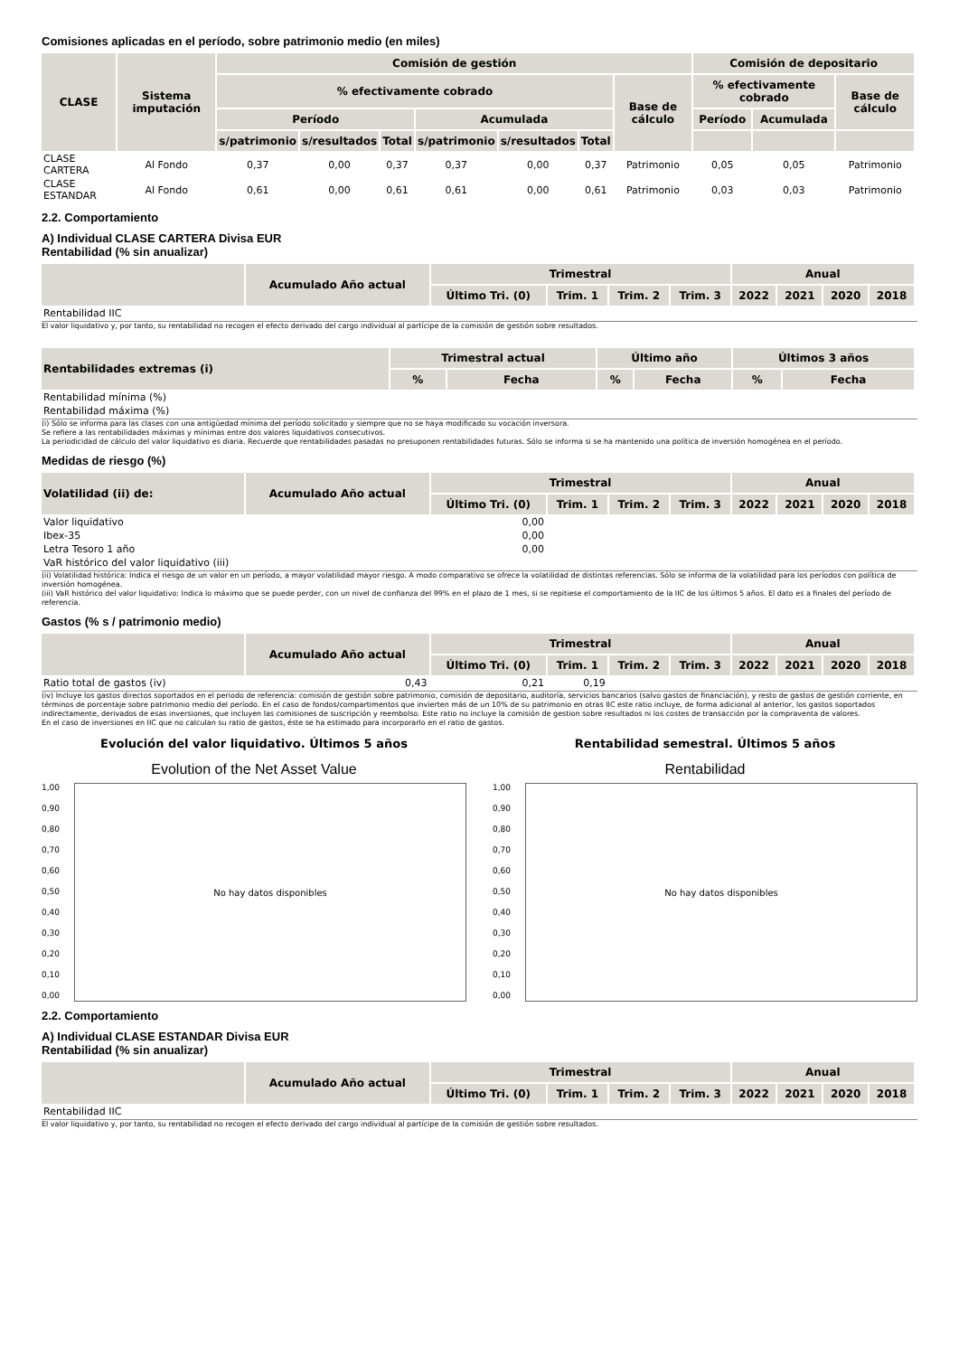Comisiones aplicadas en el período, sobre patrimonio medio (en miles)
| CLASE | Sistema imputación | Comisión de gestión | | | | | | | Comisión de depositario | | |
| --- | --- | --- | --- | --- | --- | --- | --- | --- | --- | --- | --- |
| | | % efectivamente cobrado | | | | | | Base de cálculo | % efectivamente cobrado | | Base de cálculo |
| | | Período | | | Acumulada | | | | Período | Acumulada | |
| | | s/patrimonio | s/resultados | Total | s/patrimonio | s/resultados | Total | | | | |
| CLASE CARTERA | Al Fondo | 0,37 | 0,00 | 0,37 | 0,37 | 0,00 | 0,37 | Patrimonio | 0,05 | 0,05 | Patrimonio |
| CLASE ESTANDAR | Al Fondo | 0,61 | 0,00 | 0,61 | 0,61 | 0,00 | 0,61 | Patrimonio | 0,03 | 0,03 | Patrimonio |
2.2. Comportamiento
A) Individual CLASE CARTERA Divisa EUR
Rentabilidad (% sin anualizar)
| | Acumulado Año actual | Trimestral | | | | Anual | | | |
| --- | --- | --- | --- | --- | --- | --- | --- | --- | --- |
| | | Último Tri. (0) | Trim. 1 | Trim. 2 | Trim. 3 | 2022 | 2021 | 2020 | 2018 |
| Rentabilidad IIC | | | | | | | | | |
El valor liquidativo y, por tanto, su rentabilidad no recogen el efecto derivado del cargo individual al partícipe de la comisión de gestión sobre resultados.
| Rentabilidades extremas (i) | Trimestral actual | | Último año | | Últimos 3 años | |
| --- | --- | --- | --- | --- | --- | --- |
| | % | Fecha | % | Fecha | % | Fecha |
| Rentabilidad mínima (%) | | | | | | |
| Rentabilidad máxima (%) | | | | | | |
(i) Sólo se informa para las clases con una antigüedad mínima del período solicitado y siempre que no se haya modificado su vocación inversora.
Se refiere a las rentabilidades máximas y mínimas entre dos valores liquidativos consecutivos.
La periodicidad de cálculo del valor liquidativo es diaria. Recuerde que rentabilidades pasadas no presuponen rentabilidades futuras. Sólo se informa si se ha mantenido una política de inversión homogénea en el período.
Medidas de riesgo (%)
| Volatilidad (ii) de: | Acumulado Año actual | Trimestral | | | | Anual | | | |
| --- | --- | --- | --- | --- | --- | --- | --- | --- | --- |
| | | Último Tri. (0) | Trim. 1 | Trim. 2 | Trim. 3 | 2022 | 2021 | 2020 | 2018 |
| Valor liquidativo | | 0,00 | | | | | | | |
| Ibex-35 | | 0,00 | | | | | | | |
| Letra Tesoro 1 año | | 0,00 | | | | | | | |
| VaR histórico del valor liquidativo (iii) | | | | | | | | | |
(ii) Volatilidad histórica: Indica el riesgo de un valor en un período, a mayor volatilidad mayor riesgo. A modo comparativo se ofrece la volatilidad de distintas referencias. Sólo se informa de la volatilidad para los períodos con política de inversión homogénea.
(iii) VaR histórico del valor liquidativo: Indica lo máximo que se puede perder, con un nivel de confianza del 99% en el plazo de 1 mes, si se repitiese el comportamiento de la IIC de los últimos 5 años. El dato es a finales del período de referencia.
Gastos (% s / patrimonio medio)
| | Acumulado Año actual | Trimestral | | | | Anual | | | |
| --- | --- | --- | --- | --- | --- | --- | --- | --- | --- |
| | | Último Tri. (0) | Trim. 1 | Trim. 2 | Trim. 3 | 2022 | 2021 | 2020 | 2018 |
| Ratio total de gastos (iv) | 0,43 | 0,21 | 0,19 | | | | | | |
(iv) Incluye los gastos directos soportados en el periodo de referencia: comisión de gestión sobre patrimonio, comisión de depositario, auditoría, servicios bancarios (salvo gastos de financiación), y resto de gastos de gestión corriente, en términos de porcentaje sobre patrimonio medio del período. En el caso de fondos/compartimentos que invierten más de un 10% de su patrimonio en otras IIC este ratio incluye, de forma adicional al anterior, los gastos soportados indirectamente, derivados de esas inversiones, que incluyen las comisiones de suscripción y reembolso. Este ratio no incluye la comisión de gestion sobre resultados ni los costes de transacción por la compraventa de valores.
En el caso de inversiones en IIC que no calculan su ratio de gastos, éste se ha estimado para incorporarlo en el ratio de gastos.
Evolución del valor liquidativo. Últimos 5 años
Evolution of the Net Asset Value
1,00
0,90
0,80
0,70
0,60
0,50
0,40
0,30
0,20
0,10
0,00
No hay datos disponibles
Rentabilidad semestral. Últimos 5 años
Rentabilidad
1,00
0,90
0,80
0,70
0,60
0,50
0,40
0,30
0,20
0,10
0,00
No hay datos disponibles
2.2. Comportamiento
A) Individual CLASE ESTANDAR Divisa EUR
Rentabilidad (% sin anualizar)
| | Acumulado Año actual | Trimestral | | | | Anual | | | |
| --- | --- | --- | --- | --- | --- | --- | --- | --- | --- |
| | | Último Tri. (0) | Trim. 1 | Trim. 2 | Trim. 3 | 2022 | 2021 | 2020 | 2018 |
| Rentabilidad IIC | | | | | | | | | |
El valor liquidativo y, por tanto, su rentabilidad no recogen el efecto derivado del cargo individual al partícipe de la comisión de gestión sobre resultados.